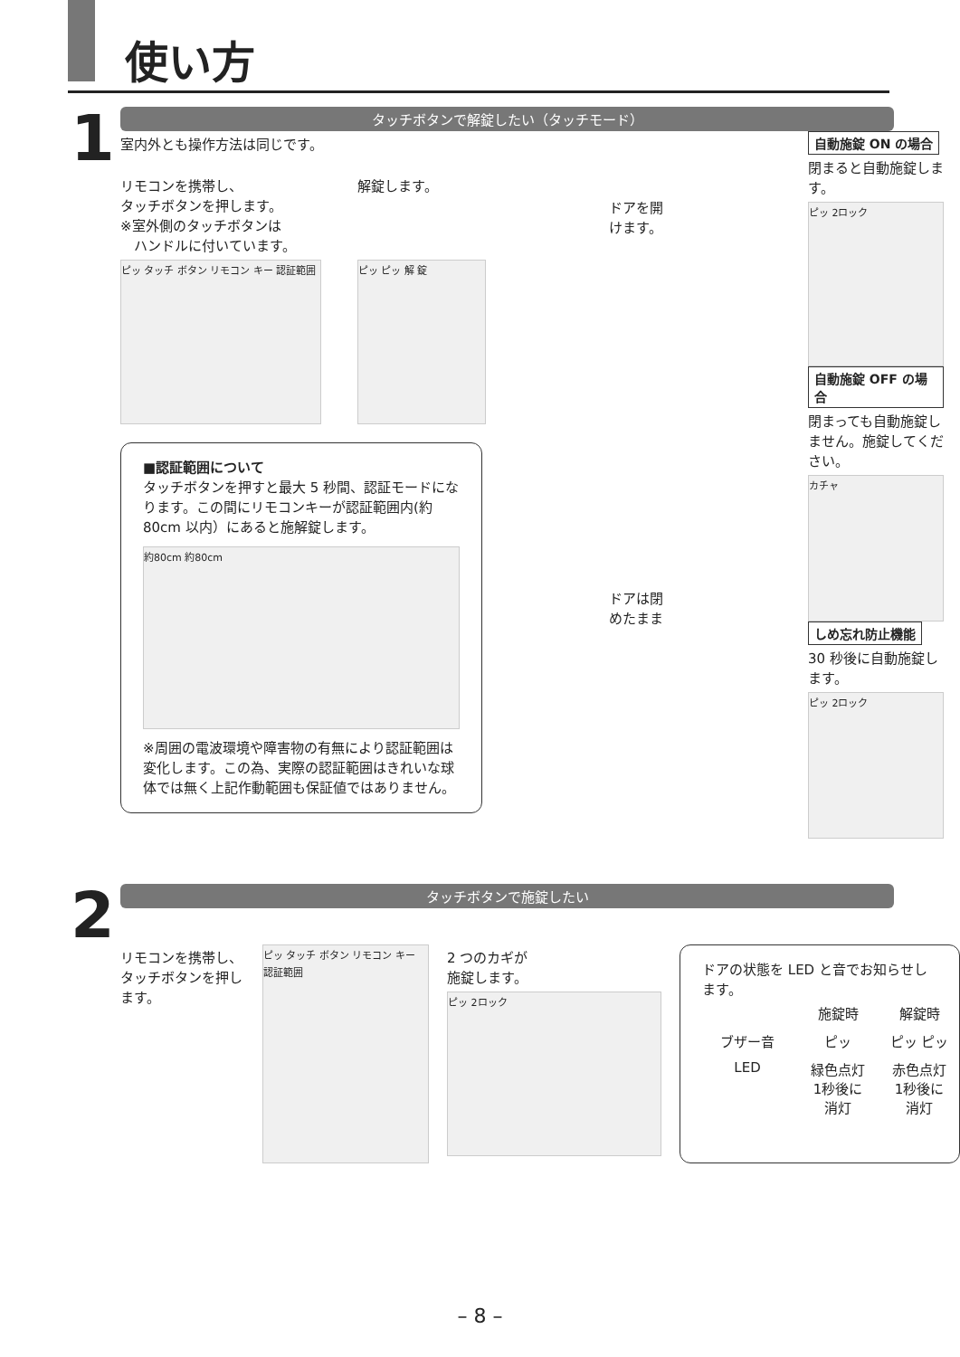使い方
1
タッチボタンで解錠したい（タッチモード）
室内外とも操作方法は同じです。
リモコンを携帯し、
タッチボタンを押します。
※室外側のタッチボタンは
　ハンドルに付いています。
ピッ タッチ ボタン リモコン キー 認証範囲
解錠します。
ピッ ピッ 解 錠
■認証範囲について
タッチボタンを押すと最大 5 秒間、認証モードになります。この間にリモコンキーが認証範囲内(約80cm 以内）にあると施解錠します。
約80cm 約80cm
※周囲の電波環境や障害物の有無により認証範囲は変化します。この為、実際の認証範囲はきれいな球体では無く上記作動範囲も保証値ではありません。
ドアを開
けます。
ドアは閉
めたまま
自動施錠 ON の場合
閉まると自動施錠します。
ピッ 2ロック
自動施錠 OFF の場合
閉まっても自動施錠しません。施錠してください。
カチャ
しめ忘れ防止機能
30 秒後に自動施錠します。
ピッ 2ロック
2
タッチボタンで施錠したい
リモコンを携帯し、タッチボタンを押します。
ピッ タッチ ボタン リモコン キー 認証範囲
2 つのカギが
施錠します。
ピッ 2ロック
ドアの状態を LED と音でお知らせします。
施錠時 解錠時 ブザー音 ピッ ピッ ピッ LED 緑色点灯
1秒後に
消灯 赤色点灯
1秒後に
消灯
– 8 –